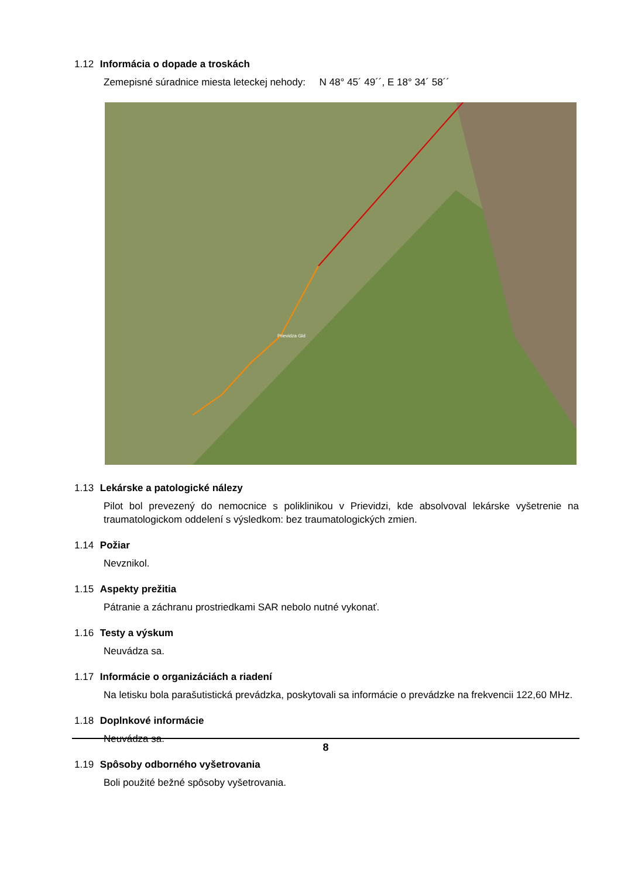1.12 Informácia o dopade a troskách
Zemepisné súradnice miesta leteckej nehody: N 48° 45´ 49´´, E 18° 34´ 58´´
Prievidza Gld
1.13 Lekárske a patologické nálezy
Pilot bol prevezený do nemocnice s poliklinikou v Prievidzi, kde absolvoval lekárske vyšetrenie na traumatologickom oddelení s výsledkom: bez traumatologických zmien.
1.14 Požiar
Nevznikol.
1.15 Aspekty prežitia
Pátranie a záchranu prostriedkami SAR nebolo nutné vykonať.
1.16 Testy a výskum
Neuvádza sa.
1.17 Informácie o organizáciách a riadení
Na letisku bola parašutistická prevádzka, poskytovali sa informácie o prevádzke na frekvencii 122,60 MHz.
1.18 Doplnkové informácie
Neuvádza sa.
1.19 Spôsoby odborného vyšetrovania
Boli použité bežné spôsoby vyšetrovania.
8